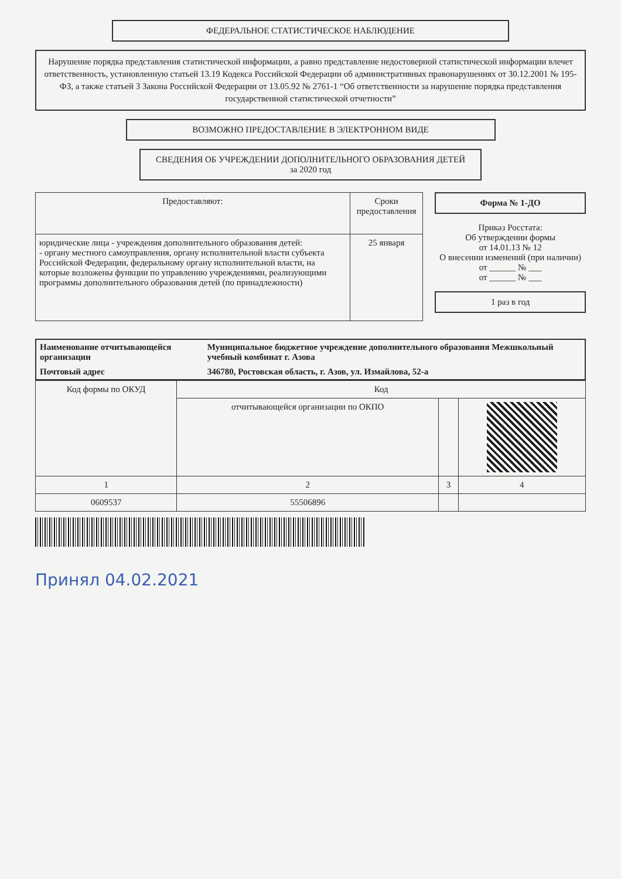ФЕДЕРАЛЬНОЕ СТАТИСТИЧЕСКОЕ НАБЛЮДЕНИЕ
Нарушение порядка представления статистической информации, а равно представление недостоверной статистической информации влечет ответственность, установленную статьей 13.19 Кодекса Российской Федерации об административных правонарушениях от 30.12.2001 № 195-ФЗ, а также статьей 3 Закона Российской Федерации от 13.05.92 № 2761-1 “Об ответственности за нарушение порядка представления государственной статистической отчетности”
ВОЗМОЖНО ПРЕДОСТАВЛЕНИЕ В ЭЛЕКТРОННОМ ВИДЕ
СВЕДЕНИЯ ОБ УЧРЕЖДЕНИИ ДОПОЛНИТЕЛЬНОГО ОБРАЗОВАНИЯ ДЕТЕЙ
за 2020 год
| Предоставляют: | Сроки предоставления |
| --- | --- |
| юридические лица - учреждения дополнительного образования детей: - органу местного самоуправления, органу исполнительной власти субъекта Российской Федерации, федеральному органу исполнительной власти, на которые возложены функции по управлению учреждениями, реализующими программы дополнительного образования детей (по принадлежности) | 25 января |
Форма № 1-ДО
Приказ Росстата:
Об утверждении формы
от 14.01.13 № 12
О внесении изменений (при наличии)
от ______ № ___
от ______ № ___
1 раз в год
| Наименование отчитывающейся организации | Муниципальное бюджетное учреждение дополнительного образования Межшкольный учебный комбинат г. Азова |
| Почтовый адрес | 346780, Ростовская область, г. Азов, ул. Измайлова, 52-а |
| Код формы по ОКУД | Код | | |
| --- | --- | --- | --- |
| | отчитывающейся организации по ОКПО | | |
| 1 | 2 | 3 | 4 |
| 0609537 | 55506896 | | |
Принял 04.02.2021